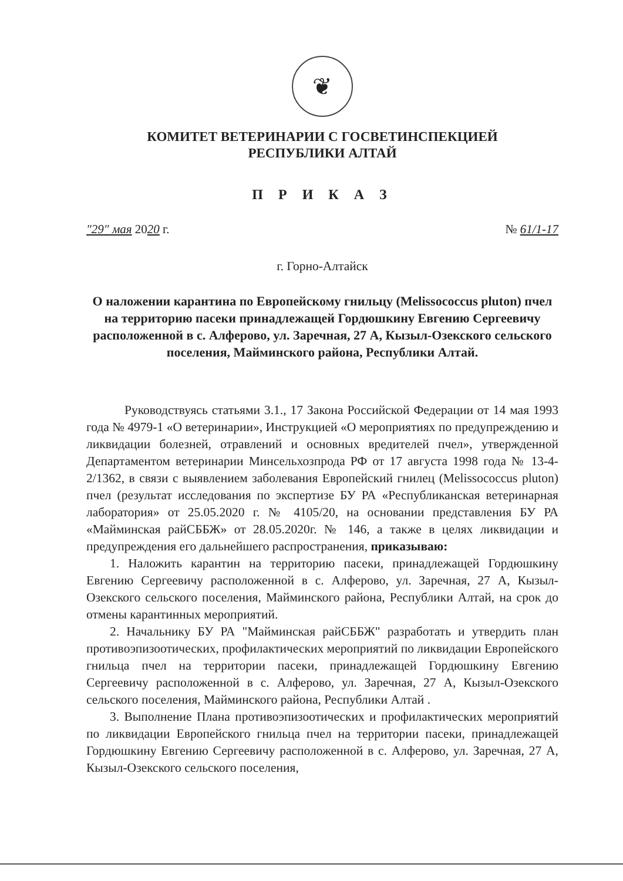❦
КОМИТЕТ ВЕТЕРИНАРИИ С ГОСВЕТИНСПЕКЦИЕЙ
РЕСПУБЛИКИ АЛТАЙ
П Р И К А З
"29" мая 2020 г. № 61/1-17
г. Горно-Алтайск
О наложении карантина по Европейскому гнильцу (Melissococcus pluton) пчел на территорию пасеки принадлежащей Гордюшкину Евгению Сергеевичу расположенной в с. Алферово, ул. Заречная, 27 А, Кызыл-Озекского сельского поселения, Майминского района, Республики Алтай.
Руководствуясь статьями 3.1., 17 Закона Российской Федерации от 14 мая 1993 года № 4979-1 «О ветеринарии», Инструкцией «О мероприятиях по предупреждению и ликвидации болезней, отравлений и основных вредителей пчел», утвержденной Департаментом ветеринарии Минсельхозпрода РФ от 17 августа 1998 года № 13-4-2/1362, в связи с выявлением заболевания Европейский гнилец (Melissococcus pluton) пчел (результат исследования по экспертизе БУ РА «Республиканская ветеринарная лаборатория» от 25.05.2020 г. № 4105/20, на основании представления БУ РА «Майминская райСББЖ» от 28.05.2020г. № 146, а также в целях ликвидации и предупреждения его дальнейшего распространения, приказываю:
1. Наложить карантин на территорию пасеки, принадлежащей Гордюшкину Евгению Сергеевичу расположенной в с. Алферово, ул. Заречная, 27 А, Кызыл-Озекского сельского поселения, Майминского района, Республики Алтай, на срок до отмены карантинных мероприятий.
2. Начальнику БУ РА "Майминская райСББЖ" разработать и утвердить план противоэпизоотических, профилактических мероприятий по ликвидации Европейского гнильца пчел на территории пасеки, принадлежащей Гордюшкину Евгению Сергеевичу расположенной в с. Алферово, ул. Заречная, 27 А, Кызыл-Озекского сельского поселения, Майминского района, Республики Алтай .
3. Выполнение Плана противоэпизоотических и профилактических мероприятий по ликвидации Европейского гнильца пчел на территории пасеки, принадлежащей Гордюшкину Евгению Сергеевичу расположенной в с. Алферово, ул. Заречная, 27 А, Кызыл-Озекского сельского поселения,